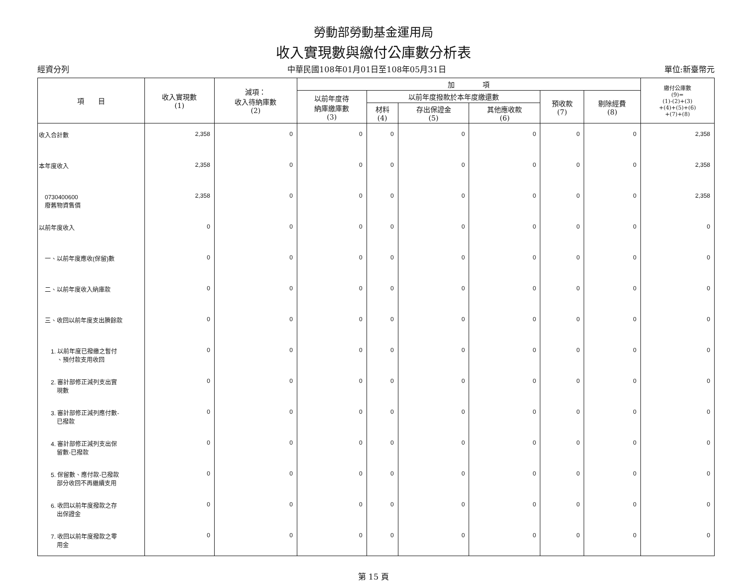勞動部勞動基金運用局
收入實現數與繳付公庫數分析表
經資分列 中華民國108年01月01日至108年05月31日 單位:新臺幣元
| 項 目 | 收入實現數 (1) | 減項： 收入待納庫數 (2) | 加 項 | | | | | | 繳付公庫數 (9)= (1)-(2)+(3) +(4)+(5)+(6) +(7)+(8) |
| --- | --- | --- | --- | --- | --- | --- | --- | --- | --- |
| | | | 以前年度待 納庫繳庫數 (3) | 以前年度撥款於本年度繳還數 | | | 預收款 (7) | 剔除經費 (8) | |
| | | | | 材料 (4) | 存出保證金 (5) | 其他應收款 (6) | | | |
| 收入合計數 | 2,358 | 0 | 0 | 0 | 0 | 0 | 0 | 0 | 2,358 |
| 本年度收入 | 2,358 | 0 | 0 | 0 | 0 | 0 | 0 | 0 | 2,358 |
| 0730400600 廢舊物資售價 | 2,358 | 0 | 0 | 0 | 0 | 0 | 0 | 0 | 2,358 |
| 以前年度收入 | 0 | 0 | 0 | 0 | 0 | 0 | 0 | 0 | 0 |
| 一、以前年度應收(保留)數 | 0 | 0 | 0 | 0 | 0 | 0 | 0 | 0 | 0 |
| 二、以前年度收入納庫款 | 0 | 0 | 0 | 0 | 0 | 0 | 0 | 0 | 0 |
| 三、收回以前年度支出賸餘款 | 0 | 0 | 0 | 0 | 0 | 0 | 0 | 0 | 0 |
| 1. 以前年度已撥繳之暫付 、預付款支用收回 | 0 | 0 | 0 | 0 | 0 | 0 | 0 | 0 | 0 |
| 2. 審計部修正減列支出實 現數 | 0 | 0 | 0 | 0 | 0 | 0 | 0 | 0 | 0 |
| 3. 審計部修正減列應付數- 已撥款 | 0 | 0 | 0 | 0 | 0 | 0 | 0 | 0 | 0 |
| 4. 審計部修正減列支出保 留數-已撥款 | 0 | 0 | 0 | 0 | 0 | 0 | 0 | 0 | 0 |
| 5. 保留數、應付款-已撥款 部分收回不再繼續支用 | 0 | 0 | 0 | 0 | 0 | 0 | 0 | 0 | 0 |
| 6. 收回以前年度撥款之存 出保證金 | 0 | 0 | 0 | 0 | 0 | 0 | 0 | 0 | 0 |
| 7. 收回以前年度撥款之零 用金 | 0 | 0 | 0 | 0 | 0 | 0 | 0 | 0 | 0 |
第 15 頁